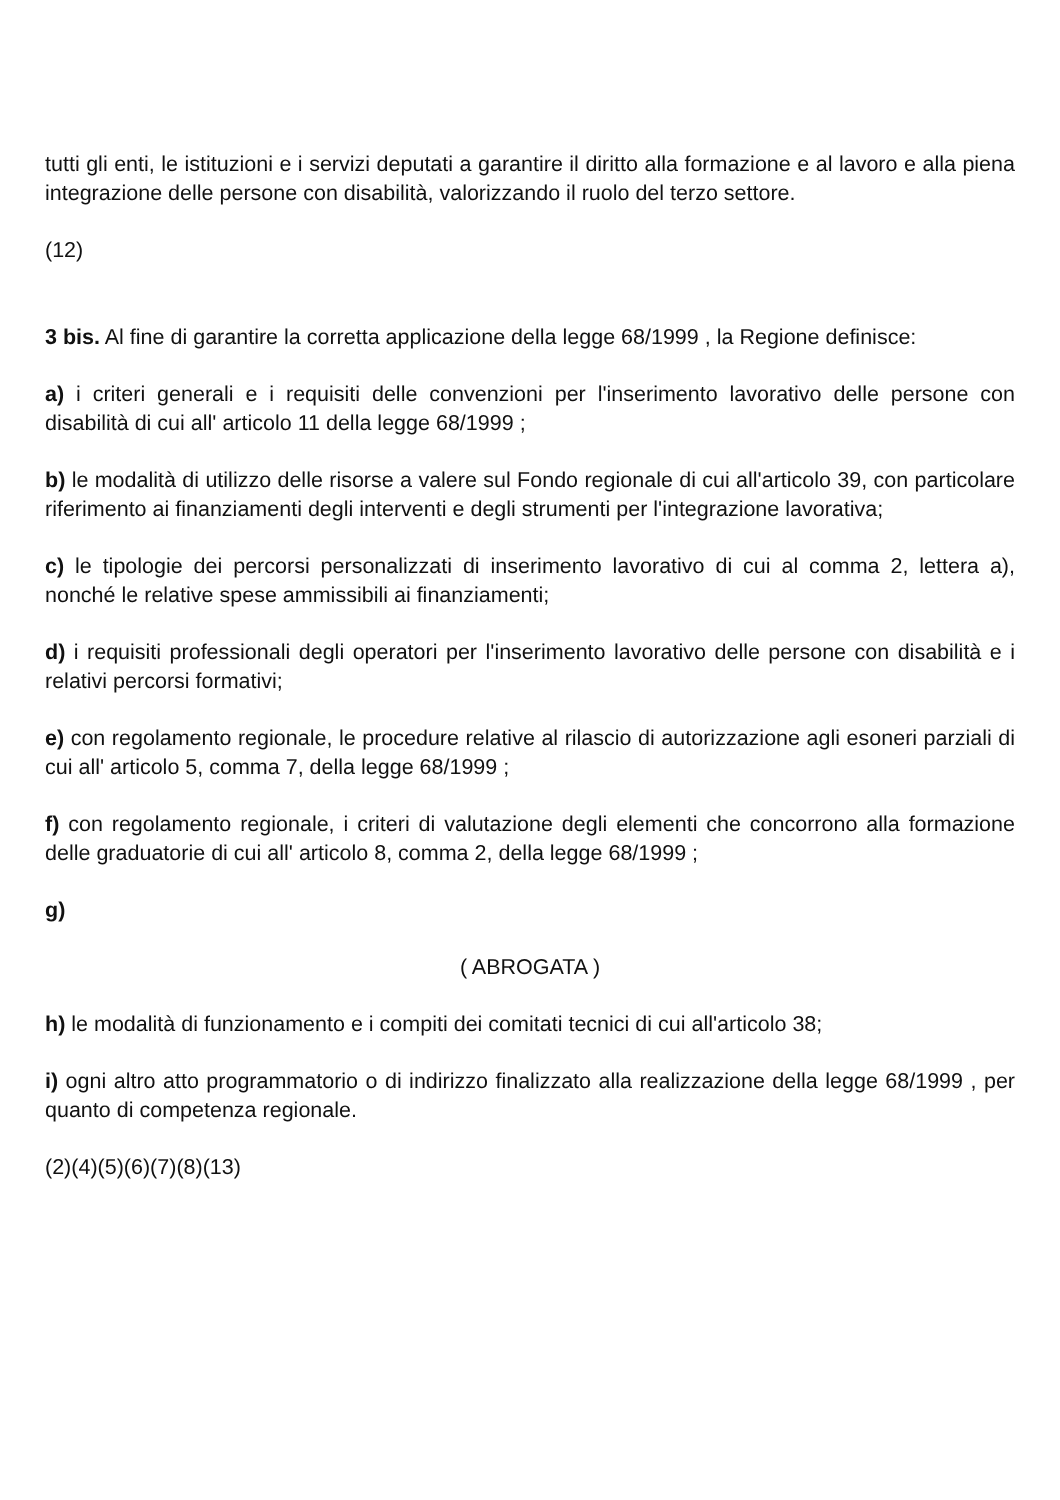tutti gli enti, le istituzioni e i servizi deputati a garantire il diritto alla formazione e al lavoro e alla piena integrazione delle persone con disabilità, valorizzando il ruolo del terzo settore.
(12)
3 bis. Al fine di garantire la corretta applicazione della legge 68/1999 , la Regione definisce:
a) i criteri generali e i requisiti delle convenzioni per l'inserimento lavorativo delle persone con disabilità di cui all' articolo 11 della legge 68/1999 ;
b) le modalità di utilizzo delle risorse a valere sul Fondo regionale di cui all'articolo 39, con particolare riferimento ai finanziamenti degli interventi e degli strumenti per l'integrazione lavorativa;
c) le tipologie dei percorsi personalizzati di inserimento lavorativo di cui al comma 2, lettera a), nonché le relative spese ammissibili ai finanziamenti;
d) i requisiti professionali degli operatori per l'inserimento lavorativo delle persone con disabilità e i relativi percorsi formativi;
e) con regolamento regionale, le procedure relative al rilascio di autorizzazione agli esoneri parziali di cui all' articolo 5, comma 7, della legge 68/1999 ;
f) con regolamento regionale, i criteri di valutazione degli elementi che concorrono alla formazione delle graduatorie di cui all' articolo 8, comma 2, della legge 68/1999 ;
g)
( ABROGATA )
h) le modalità di funzionamento e i compiti dei comitati tecnici di cui all'articolo 38;
i) ogni altro atto programmatorio o di indirizzo finalizzato alla realizzazione della legge 68/1999 , per quanto di competenza regionale.
(2)(4)(5)(6)(7)(8)(13)